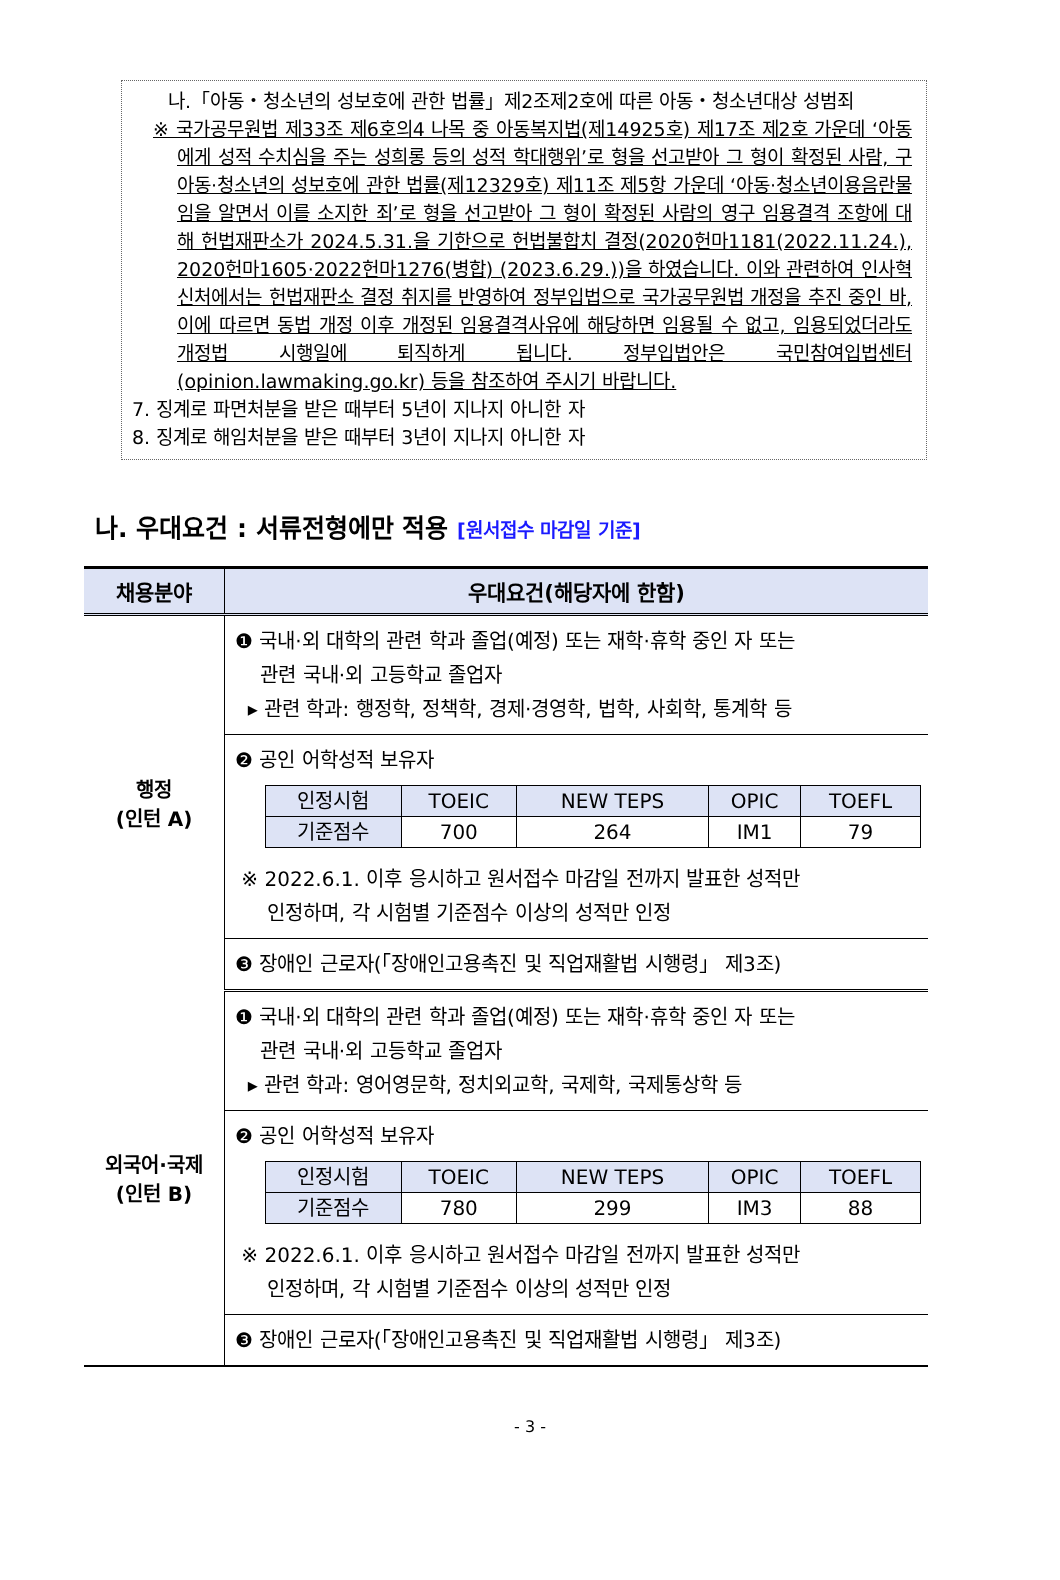나.「아동・청소년의 성보호에 관한 법률」제2조제2호에 따른 아동・청소년대상 성범죄
※ 국가공무원법 제33조 제6호의4 나목 중 아동복지법(제14925호) 제17조 제2호 가운데 ‘아동에게 성적 수치심을 주는 성희롱 등의 성적 학대행위’로 형을 선고받아 그 형이 확정된 사람, 구 아동·청소년의 성보호에 관한 법률(제12329호) 제11조 제5항 가운데 ‘아동·청소년이용음란물임을 알면서 이를 소지한 죄’로 형을 선고받아 그 형이 확정된 사람의 영구 임용결격 조항에 대해 헌법재판소가 2024.5.31.을 기한으로 헌법불합치 결정(2020헌마1181(2022.11.24.), 2020헌마1605·2022헌마1276(병합) (2023.6.29.))을 하였습니다. 이와 관련하여 인사혁신처에서는 헌법재판소 결정 취지를 반영하여 정부입법으로 국가공무원법 개정을 추진 중인 바, 이에 따르면 동법 개정 이후 개정된 임용결격사유에 해당하면 임용될 수 없고, 임용되었더라도 개정법 시행일에 퇴직하게 됩니다. 정부입법안은 국민참여입법센터(opinion.lawmaking.go.kr) 등을 참조하여 주시기 바랍니다.
7. 징계로 파면처분을 받은 때부터 5년이 지나지 아니한 자
8. 징계로 해임처분을 받은 때부터 3년이 지나지 아니한 자
나. 우대요건 : 서류전형에만 적용 [원서접수 마감일 기준]
| 채용분야 | 우대요건(해당자에 한함) |
| --- | --- |
| 행정 (인턴 A) | ❶ 국내·외 대학의 관련 학과 졸업(예정) 또는 재학·휴학 중인 자 또는 관련 국내·외 고등학교 졸업자 ▸ 관련 학과: 행정학, 정책학, 경제·경영학, 법학, 사회학, 통계학 등 |
| | ❷ 공인 어학성적 보유자 / 인정시험 / TOEIC / NEW TEPS / OPIC / TOEFL / / 기준점수 / 700 / 264 / IM1 / 79 / ※ 2022.6.1. 이후 응시하고 원서접수 마감일 전까지 발표한 성적만 인정하며, 각 시험별 기준점수 이상의 성적만 인정 |
| | ❸ 장애인 근로자(「장애인고용촉진 및 직업재활법 시행령」 제3조) |
| 외국어·국제 (인턴 B) | ❶ 국내·외 대학의 관련 학과 졸업(예정) 또는 재학·휴학 중인 자 또는 관련 국내·외 고등학교 졸업자 ▸ 관련 학과: 영어영문학, 정치외교학, 국제학, 국제통상학 등 |
| | ❷ 공인 어학성적 보유자 / 인정시험 / TOEIC / NEW TEPS / OPIC / TOEFL / / 기준점수 / 780 / 299 / IM3 / 88 / ※ 2022.6.1. 이후 응시하고 원서접수 마감일 전까지 발표한 성적만 인정하며, 각 시험별 기준점수 이상의 성적만 인정 |
| | ❸ 장애인 근로자(「장애인고용촉진 및 직업재활법 시행령」 제3조) |
- 3 -